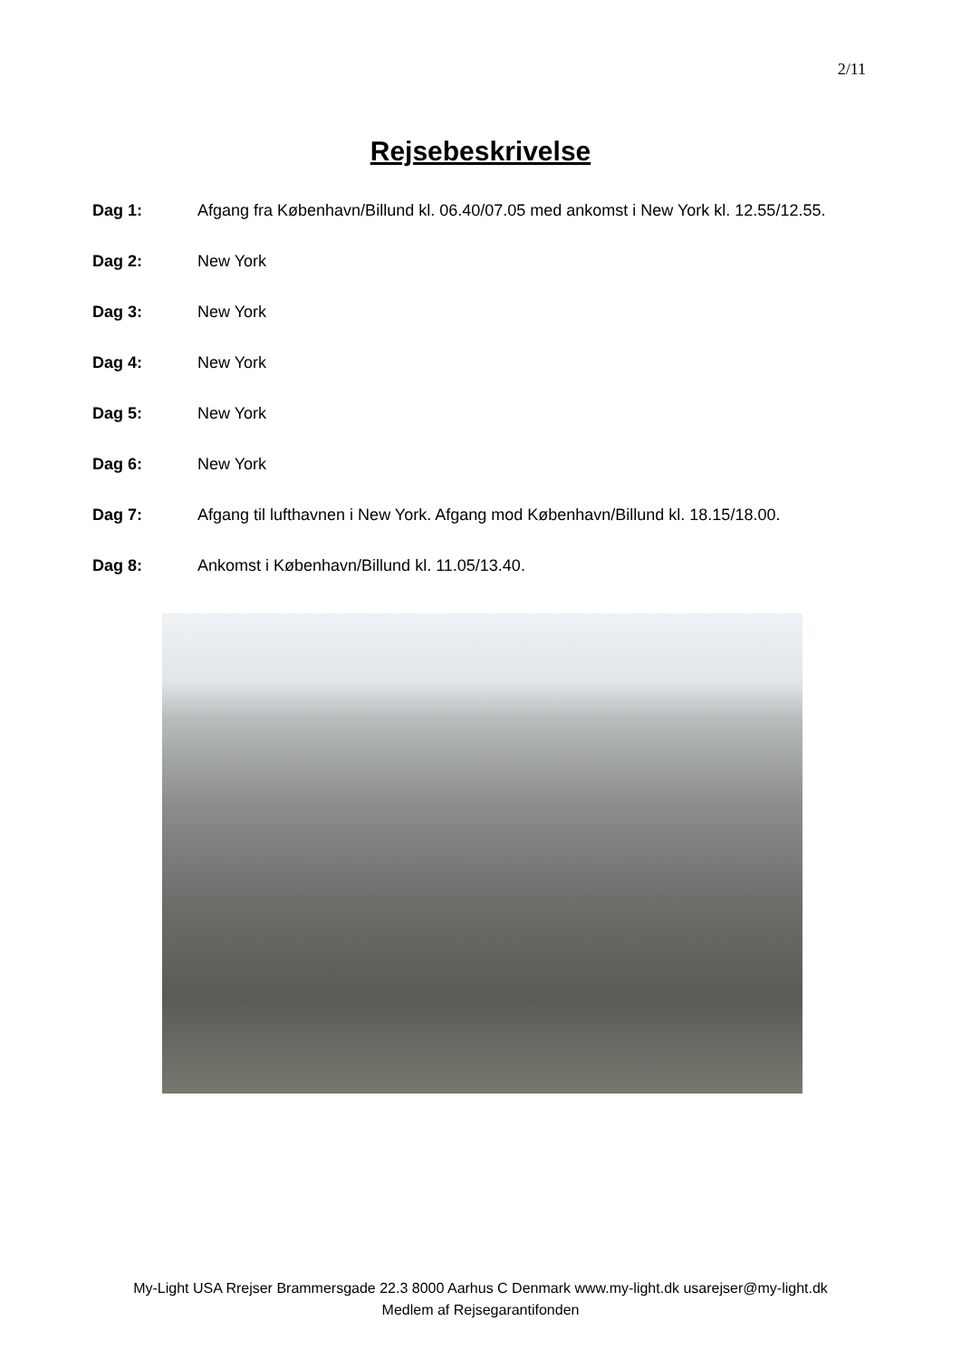2/11
Rejsebeskrivelse
Dag 1: Afgang fra København/Billund kl. 06.40/07.05 med ankomst i New York kl. 12.55/12.55.
Dag 2: New York
Dag 3: New York
Dag 4: New York
Dag 5: New York
Dag 6: New York
Dag 7: Afgang til lufthavnen i New York. Afgang mod København/Billund kl. 18.15/18.00.
Dag 8: Ankomst i København/Billund kl. 11.05/13.40.
My-Light USA Rrejser Brammersgade 22.3 8000 Aarhus C Denmark www.my-light.dk usarejser@my-light.dk
Medlem af Rejsegarantifonden